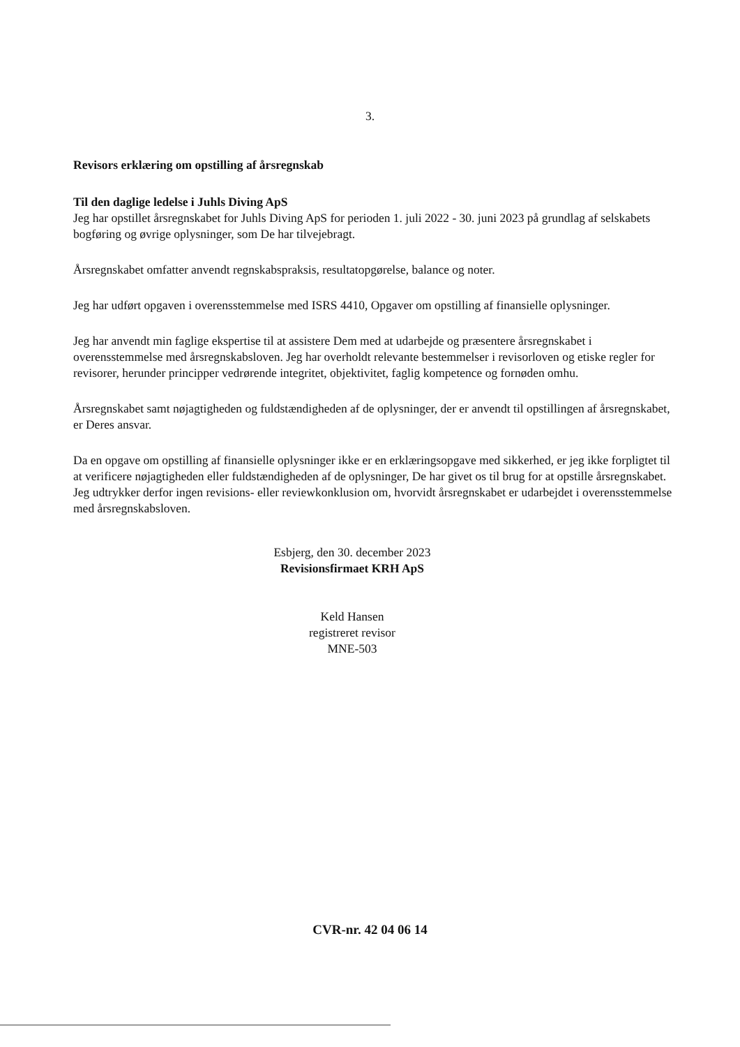3.
Revisors erklæring om opstilling af årsregnskab
Til den daglige ledelse i Juhls Diving ApS
Jeg har opstillet årsregnskabet for Juhls Diving ApS for perioden 1. juli 2022 - 30. juni 2023 på grundlag af selskabets bogføring og øvrige oplysninger, som De har tilvejebragt.
Årsregnskabet omfatter anvendt regnskabspraksis, resultatopgørelse, balance og noter.
Jeg har udført opgaven i overensstemmelse med ISRS 4410, Opgaver om opstilling af finansielle oplysninger.
Jeg har anvendt min faglige ekspertise til at assistere Dem med at udarbejde og præsentere årsregnskabet i overensstemmelse med årsregnskabsloven. Jeg har overholdt relevante bestemmelser i revisorloven og etiske regler for revisorer, herunder principper vedrørende integritet, objektivitet, faglig kompetence og fornøden omhu.
Årsregnskabet samt nøjagtigheden og fuldstændigheden af de oplysninger, der er anvendt til opstillingen af årsregnskabet, er Deres ansvar.
Da en opgave om opstilling af finansielle oplysninger ikke er en erklæringsopgave med sikkerhed, er jeg ikke forpligtet til at verificere nøjagtigheden eller fuldstændigheden af de oplysninger, De har givet os til brug for at opstille årsregnskabet. Jeg udtrykker derfor ingen revisions- eller reviewkonklusion om, hvorvidt årsregnskabet er udarbejdet i overensstemmelse med årsregnskabsloven.
Esbjerg, den 30. december 2023
Revisionsfirmaet KRH ApS
Keld Hansen
registreret revisor
MNE-503
CVR-nr. 42 04 06 14